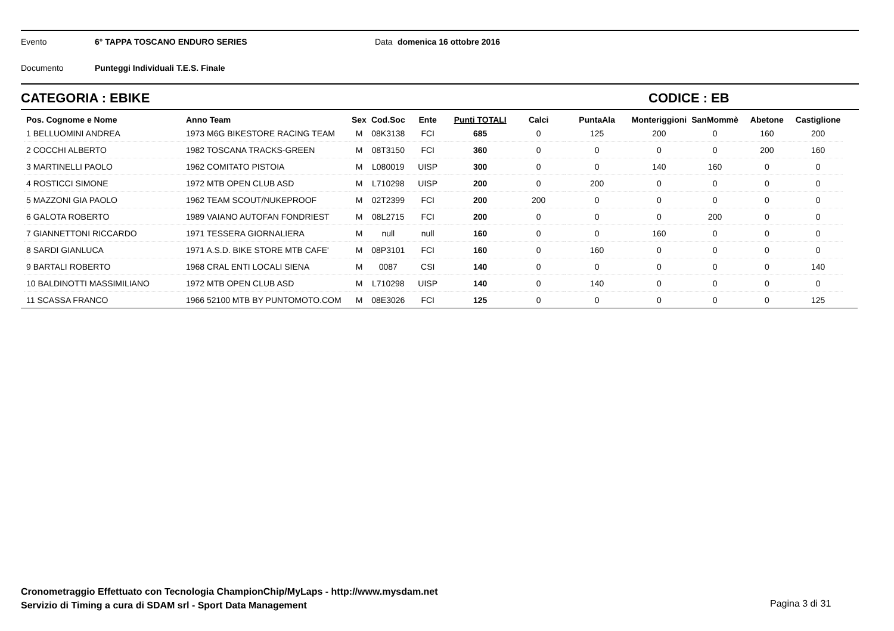Evento 6° TAPPA TOSCANO ENDURO SERIES Data domenica 16 ottobre 2016
Documento Punteggi Individuali T.E.S. Finale
CATEGORIA : EBIKE CODICE : EB
| Pos. Cognome e Nome | Anno Team | Sex | Cod.Soc | Ente | Punti TOTALI | Calci | PuntaAla | Monteriggioni | SanMommè | Abetone | Castiglione |
| --- | --- | --- | --- | --- | --- | --- | --- | --- | --- | --- | --- |
| 1 BELLUOMINI ANDREA | 1973 M6G BIKESTORE RACING TEAM | M | 08K3138 | FCI | 685 | 0 | 125 | 200 | 0 | 160 | 200 |
| 2 COCCHI ALBERTO | 1982 TOSCANA TRACKS-GREEN | M | 08T3150 | FCI | 360 | 0 | 0 | 0 | 0 | 200 | 160 |
| 3 MARTINELLI PAOLO | 1962 COMITATO PISTOIA | M | L080019 | UISP | 300 | 0 | 0 | 140 | 160 | 0 | 0 |
| 4 ROSTICCI SIMONE | 1972 MTB OPEN CLUB ASD | M | L710298 | UISP | 200 | 0 | 200 | 0 | 0 | 0 | 0 |
| 5 MAZZONI GIA PAOLO | 1962 TEAM SCOUT/NUKEPROOF | M | 02T2399 | FCI | 200 | 200 | 0 | 0 | 0 | 0 | 0 |
| 6 GALOTA ROBERTO | 1989 VAIANO AUTOFAN FONDRIEST | M | 08L2715 | FCI | 200 | 0 | 0 | 0 | 200 | 0 | 0 |
| 7 GIANNETTONI RICCARDO | 1971 TESSERA GIORNALIERA | M | null | null | 160 | 0 | 0 | 160 | 0 | 0 | 0 |
| 8 SARDI GIANLUCA | 1971 A.S.D. BIKE STORE MTB CAFE' | M | 08P3101 | FCI | 160 | 0 | 160 | 0 | 0 | 0 | 0 |
| 9 BARTALI ROBERTO | 1968 CRAL ENTI LOCALI SIENA | M | 0087 | CSI | 140 | 0 | 0 | 0 | 0 | 0 | 140 |
| 10 BALDINOTTI MASSIMILIANO | 1972 MTB OPEN CLUB ASD | M | L710298 | UISP | 140 | 0 | 140 | 0 | 0 | 0 | 0 |
| 11 SCASSA FRANCO | 1966 52100 MTB BY PUNTOMOTO.COM | M | 08E3026 | FCI | 125 | 0 | 0 | 0 | 0 | 0 | 125 |
Cronometraggio Effettuato con Tecnologia ChampionChip/MyLaps - http://www.mysdam.net
Servizio di Timing a cura di SDAM srl - Sport Data Management
Pagina 3 di 31